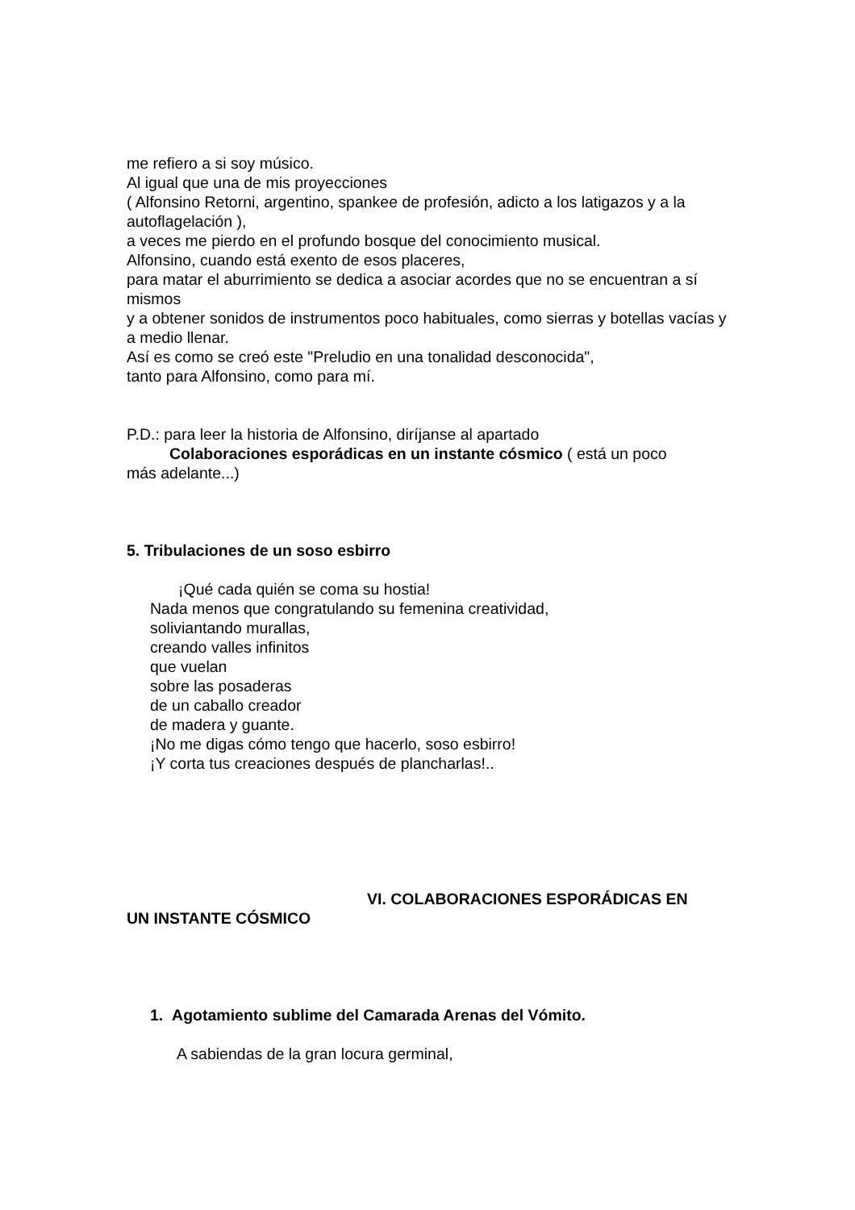me refiero a si soy músico.
Al igual que una de mis proyecciones
( Alfonsino Retorni, argentino, spankee de profesión, adicto a los latigazos y a la autoflagelación ),
a veces me pierdo en el profundo bosque del conocimiento musical.
Alfonsino, cuando está exento de esos placeres,
para matar el aburrimiento se dedica a asociar acordes que no se encuentran a sí mismos
y a obtener sonidos de instrumentos poco habituales, como sierras y botellas vacías y a medio llenar.
Así es como se creó este "Preludio en una tonalidad desconocida",
tanto para Alfonsino, como para mí.
P.D.: para leer la historia de Alfonsino, diríjanse al apartado
Colaboraciones esporádicas en un instante cósmico ( está un poco
más adelante...)
5. Tribulaciones de un soso esbirro
¡Qué cada quién se coma su hostia!
Nada menos que congratulando su femenina creatividad,
soliviantando murallas,
creando valles infinitos
que vuelan
sobre las posaderas
de un caballo creador
de madera y guante.
¡No me digas cómo tengo que hacerlo, soso esbirro!
¡Y corta tus creaciones después de plancharlas!..
VI. COLABORACIONES ESPORÁDICAS EN
UN INSTANTE CÓSMICO
1. Agotamiento sublime del Camarada Arenas del Vómito.
A sabiendas de la gran locura germinal,